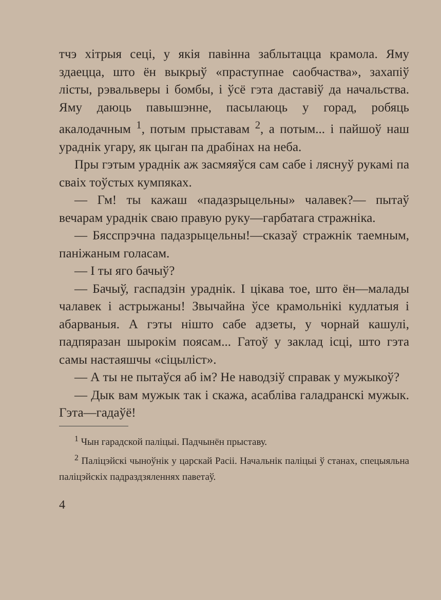тчэ хітрыя сеці, у якія павінна заблытацца крамола. Яму здаецца, што ён выкрыў «праступнае саобчаства», захапіў лісты, рэвальверы і бомбы, і ўсё гэта даставіў да начальства. Яму даюць павышэнне, пасылаюць у горад, робяць акалодачным <sup>1</sup>, потым прыставам <sup>2</sup>, а потым... і пайшоў наш ураднік угару, як цыган па драбінах на неба.
Пры гэтым ураднік аж засмяяўся сам сабе і ляснуў рукамі па сваіх тоўстых кумпяках.
— Гм! ты кажаш «падазрыцельны» чалавек?— пытаў вечарам ураднік сваю правую руку—гарбатага стражніка.
— Бясспрэчна падазрыцельны!—сказаў стражнік таемным, паніжаным голасам.
— І ты яго бачыў?
— Бачыў, гаспадзін ураднік. І цікава тое, што ён—малады чалавек і астрыжаны! Звычайна ўсе крамольнікі кудлатыя і абарваныя. А гэты нішто сабе адзеты, у чорнай кашулі, падпяразан шырокім поясам... Гатоў у заклад ісці, што гэта самы настаяшчы «сіцыліст».
— А ты не пытаўся аб ім? Не наводзіў справак у мужыкоў?
— Дык вам мужык так і скажа, асабліва галадранскі мужык. Гэта—гадаўё!
<sup>1</sup> Чын гарадской паліцыі. Падчынён прыставу.
<sup>2</sup> Паліцэйскі чыноўнік у царскай Расіі. Начальнік паліцыі ў станах, спецыяльна паліцэйскіх падраздзяленнях паветаў.
4